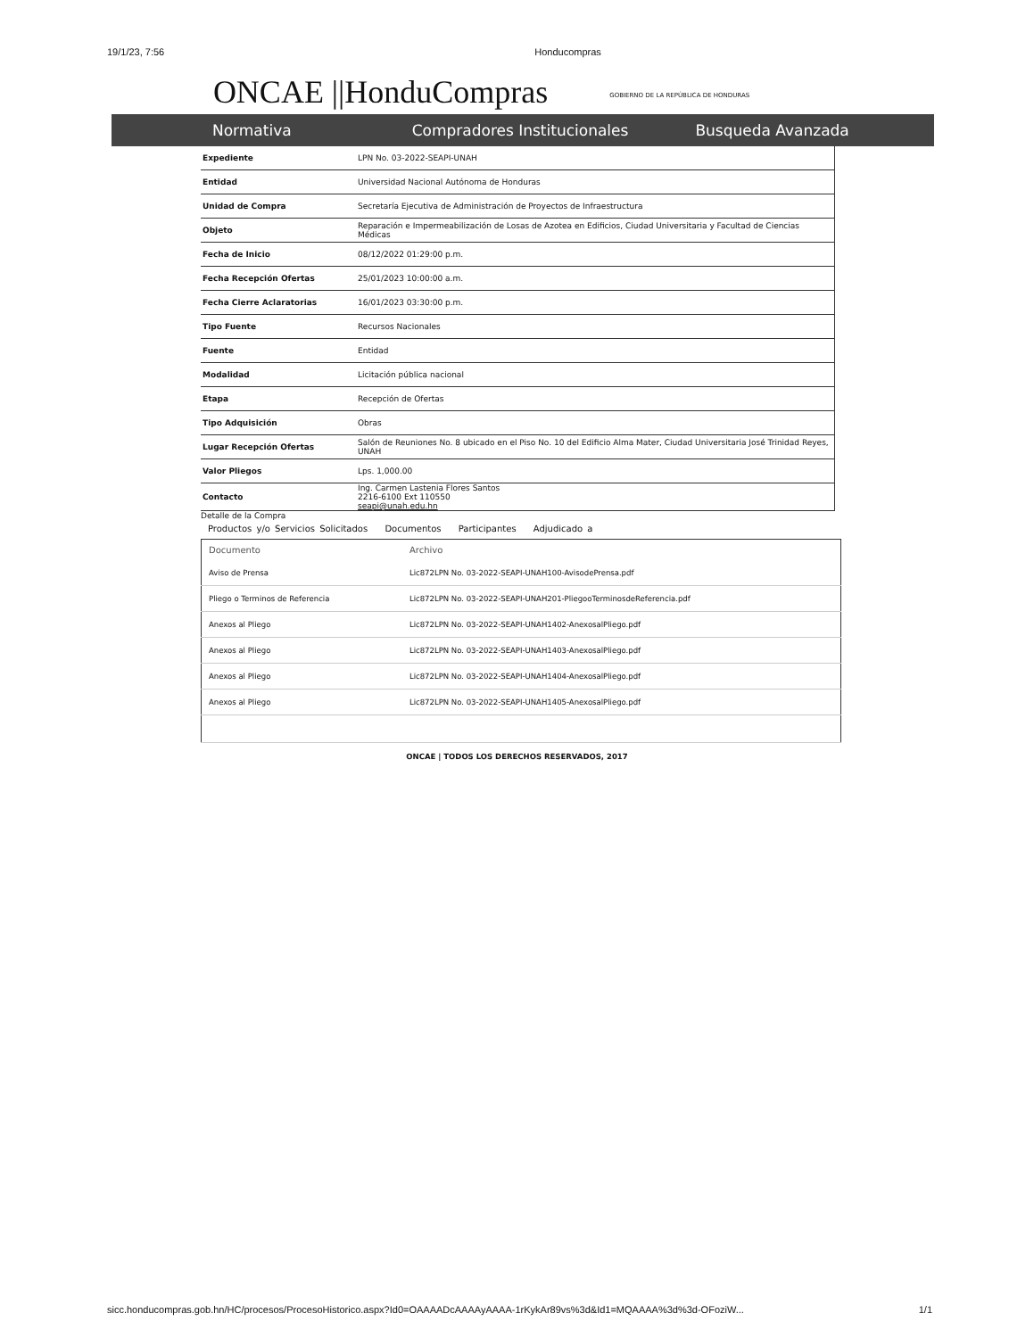19/1/23, 7:56 Honducompras
ONCAE ||HonduCompras GOBIERNO DE LA REPÚBLICA DE HONDURAS
Normativa Compradores Institucionales Busqueda Avanzada
| Expediente | LPN No. 03-2022-SEAPI-UNAH |
| Entidad | Universidad Nacional Autónoma de Honduras |
| Unidad de Compra | Secretaría Ejecutiva de Administración de Proyectos de Infraestructura |
| Objeto | Reparación e Impermeabilización de Losas de Azotea en Edificios, Ciudad Universitaria y Facultad de Ciencias Médicas |
| Fecha de Inicio | 08/12/2022 01:29:00 p.m. |
| Fecha Recepción Ofertas | 25/01/2023 10:00:00 a.m. |
| Fecha Cierre Aclaratorias | 16/01/2023 03:30:00 p.m. |
| Tipo Fuente | Recursos Nacionales |
| Fuente | Entidad |
| Modalidad | Licitación pública nacional |
| Etapa | Recepción de Ofertas |
| Tipo Adquisición | Obras |
| Lugar Recepción Ofertas | Salón de Reuniones No. 8 ubicado en el Piso No. 10 del Edificio Alma Mater, Ciudad Universitaria José Trinidad Reyes, UNAH |
| Valor Pliegos | Lps. 1,000.00 |
| Contacto | Ing. Carmen Lastenia Flores Santos 2216-6100 Ext 110550 seapi@unah.edu.hn |
Detalle de la Compra
Productos y/o Servicios Solicitados Documentos Participantes Adjudicado a
| Documento | Archivo |
| --- | --- |
| Aviso de Prensa | Lic872LPN No. 03-2022-SEAPI-UNAH100-AvisodePrensa.pdf |
| Pliego o Terminos de Referencia | Lic872LPN No. 03-2022-SEAPI-UNAH201-PliegooTerminosdeReferencia.pdf |
| Anexos al Pliego | Lic872LPN No. 03-2022-SEAPI-UNAH1402-AnexosalPliego.pdf |
| Anexos al Pliego | Lic872LPN No. 03-2022-SEAPI-UNAH1403-AnexosalPliego.pdf |
| Anexos al Pliego | Lic872LPN No. 03-2022-SEAPI-UNAH1404-AnexosalPliego.pdf |
| Anexos al Pliego | Lic872LPN No. 03-2022-SEAPI-UNAH1405-AnexosalPliego.pdf |
ONCAE | TODOS LOS DERECHOS RESERVADOS, 2017
sicc.honducompras.gob.hn/HC/procesos/ProcesoHistorico.aspx?Id0=OAAAADcAAAAyAAAA-1rKykAr89vs%3d&Id1=MQAAAA%3d%3d-OFoziW... 1/1